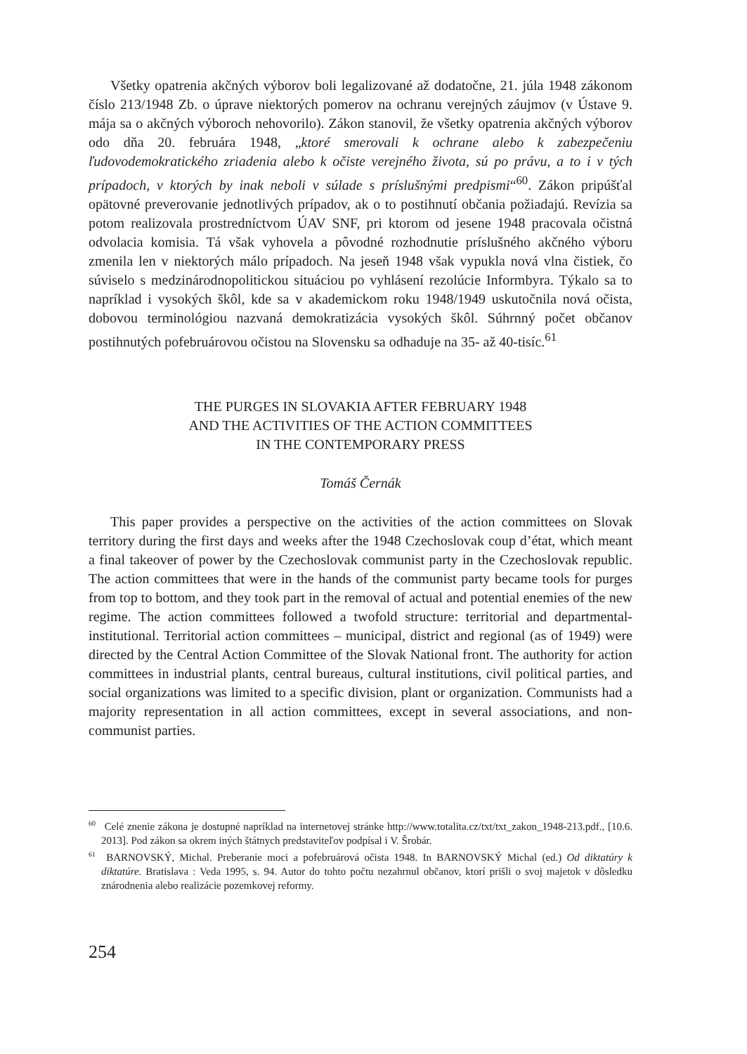Všetky opatrenia akčných výborov boli legalizované až dodatočne, 21. júla 1948 zákonom číslo 213/1948 Zb. o úprave niektorých pomerov na ochranu verejných záujmov (v Ústave 9. mája sa o akčných výboroch nehovorilo). Zákon stanovil, že všetky opatrenia akčných výborov odo dňa 20. februára 1948, „ktoré smerovali k ochrane alebo k zabezpečeniu ľudovodemokratického zriadenia alebo k očiste verejného života, sú po právu, a to i v tých prípadoch, v ktorých by inak neboli v súlade s príslušnými predpismi“<sup>60</sup>. Zákon pripúšťal opätovné preverovanie jednotlivých prípadov, ak o to postihnutí občania požiadajú. Revízia sa potom realizovala prostredníctvom ÚAV SNF, pri ktorom od jesene 1948 pracovala očistná odvolacia komisia. Tá však vyhovela a pôvodné rozhodnutie príslušného akčného výboru zmenila len v niektorých málo prípadoch. Na jeseň 1948 však vypukla nová vlna čistiek, čo súviselo s medzinárodnopolitickou situáciou po vyhlásení rezolúcie Informbyra. Týkalo sa to napríklad i vysokých škôl, kde sa v akademickom roku 1948/1949 uskutočnila nová očista, dobovou terminológiou nazvaná demokratizácia vysokých škôl. Súhrnný počet občanov postihnutých pofebruárovou očistou na Slovensku sa odhaduje na 35- až 40-tisíc.<sup>61</sup>
THE PURGES IN SLOVAKIA AFTER FEBRUARY 1948
AND THE ACTIVITIES OF THE ACTION COMMITTEES
IN THE CONTEMPORARY PRESS
Tomáš Černák
This paper provides a perspective on the activities of the action committees on Slovak territory during the first days and weeks after the 1948 Czechoslovak coup d’état, which meant a final takeover of power by the Czechoslovak communist party in the Czechoslovak republic. The action committees that were in the hands of the communist party became tools for purges from top to bottom, and they took part in the removal of actual and potential enemies of the new regime. The action committees followed a twofold structure: territorial and departmental-institutional. Territorial action committees – municipal, district and regional (as of 1949) were directed by the Central Action Committee of the Slovak National front. The authority for action committees in industrial plants, central bureaus, cultural institutions, civil political parties, and social organizations was limited to a specific division, plant or organization. Communists had a majority representation in all action committees, except in several associations, and non-communist parties.
<sup>60</sup> Celé znenie zákona je dostupné napríklad na internetovej stránke http://www.totalita.cz/txt/txt_zakon_1948-213.pdf., [10.6. 2013]. Pod zákon sa okrem iných štátnych predstaviteľov podpísal i V. Šrobár.
<sup>61</sup> BARNOVSKÝ, Michal. Preberanie moci a pofebruárová očista 1948. In BARNOVSKÝ Michal (ed.) Od diktatúry k diktatúre. Bratislava : Veda 1995, s. 94. Autor do tohto počtu nezahrnul občanov, ktorí prišli o svoj majetok v dôsledku znárodnenia alebo realizácie pozemkovej reformy.
254